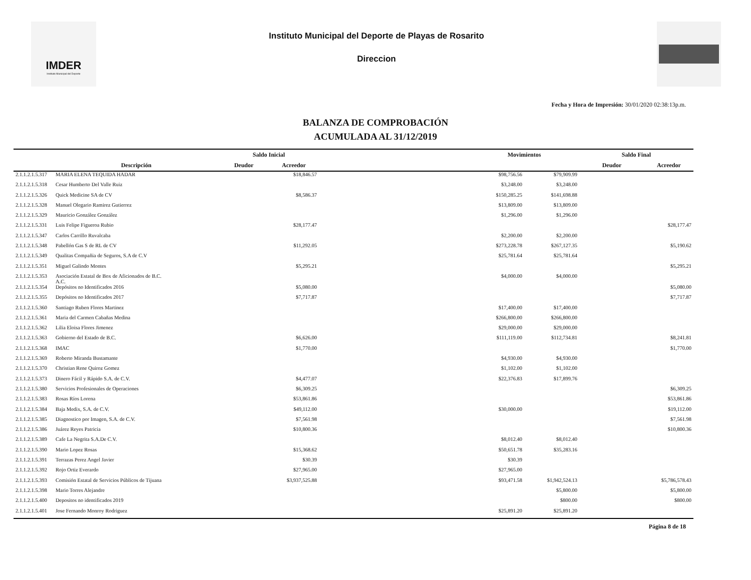IMDER
Instituto Municipal del Deporte
Instituto Municipal del Deporte de Playas de Rosarito
Direccion
Fecha y Hora de Impresión: 30/01/2020 02:38:13p.m.
BALANZA DE COMPROBACIÓN
ACUMULADA AL 31/12/2019
| | | Saldo Inicial | | | Movimientos | | Saldo Final | |
| --- | --- | --- | --- | --- | --- | --- | --- | --- |
| | Descripción | Deudor | Acreedor | | | | Deudor | Acreedor |
| 2.1.1.2.1.5.317 | MARIA ELENA TEQUIDA HADAR | | $18,846.57 | | $98,756.56 | $79,909.99 | | |
| 2.1.1.2.1.5.318 | Cesar Humberto Del Valle Ruiz | | | | $3,248.00 | $3,248.00 | | |
| 2.1.1.2.1.5.326 | Quick Medicine SA de CV | | $8,586.37 | | $150,285.25 | $141,698.88 | | |
| 2.1.1.2.1.5.328 | Manuel Olegario Ramirez Gutierrez | | | | $13,809.00 | $13,809.00 | | |
| 2.1.1.2.1.5.329 | Mauricio González González | | | | $1,296.00 | $1,296.00 | | |
| 2.1.1.2.1.5.331 | Luis Felipe Figueroa Rubio | | $28,177.47 | | | | | $28,177.47 |
| 2.1.1.2.1.5.347 | Carlos Carrillo Ruvalcaba | | | | $2,200.00 | $2,200.00 | | |
| 2.1.1.2.1.5.348 | Pabellón Gas S de RL de CV | | $11,292.05 | | $273,228.78 | $267,127.35 | | $5,190.62 |
| 2.1.1.2.1.5.349 | Qualitas Compañia de Seguros, S.A de C.V | | | | $25,781.64 | $25,781.64 | | |
| 2.1.1.2.1.5.351 | Miguel Galindo Montes | | $5,295.21 | | | | | $5,295.21 |
| 2.1.1.2.1.5.353 | Asociación Estatal de Box de Aficionados de B.C. A.C. | | | | $4,000.00 | $4,000.00 | | |
| 2.1.1.2.1.5.354 | Depósitos no Identificados 2016 | | $5,080.00 | | | | | $5,080.00 |
| 2.1.1.2.1.5.355 | Depósitos no Identificados 2017 | | $7,717.87 | | | | | $7,717.87 |
| 2.1.1.2.1.5.360 | Santiago Ruben Flores Martinez | | | | $17,400.00 | $17,400.00 | | |
| 2.1.1.2.1.5.361 | Maria del Carmen Cabañas Medina | | | | $266,800.00 | $266,800.00 | | |
| 2.1.1.2.1.5.362 | Lilia Eloisa Flores Jimenez | | | | $29,000.00 | $29,000.00 | | |
| 2.1.1.2.1.5.363 | Gobierno del Estado de B.C. | | $6,626.00 | | $111,119.00 | $112,734.81 | | $8,241.81 |
| 2.1.1.2.1.5.368 | IMAC | | $1,770.00 | | | | | $1,770.00 |
| 2.1.1.2.1.5.369 | Roberto Miranda Bustamante | | | | $4,930.00 | $4,930.00 | | |
| 2.1.1.2.1.5.370 | Christian Rene Quiroz Gomez | | | | $1,102.00 | $1,102.00 | | |
| 2.1.1.2.1.5.373 | Dinero Fácil y Rápido S.A. de C.V. | | $4,477.07 | | $22,376.83 | $17,899.76 | | |
| 2.1.1.2.1.5.380 | Servicios Profesionales de Operaciones | | $6,309.25 | | | | | $6,309.25 |
| 2.1.1.2.1.5.383 | Rosas Ríos Lorena | | $53,861.86 | | | | | $53,861.86 |
| 2.1.1.2.1.5.384 | Baja Medix, S.A. de C.V. | | $49,112.00 | | $30,000.00 | | | $19,112.00 |
| 2.1.1.2.1.5.385 | Diagnostico por Imagen, S.A. de C.V. | | $7,561.98 | | | | | $7,561.98 |
| 2.1.1.2.1.5.386 | Juárez Reyes Patricia | | $10,800.36 | | | | | $10,800.36 |
| 2.1.1.2.1.5.389 | Cafe La Negrita S.A.De C.V. | | | | $8,012.40 | $8,012.40 | | |
| 2.1.1.2.1.5.390 | Mario Lopez Rosas | | $15,368.62 | | $50,651.78 | $35,283.16 | | |
| 2.1.1.2.1.5.391 | Terrazas Perez Angel Javier | | $30.39 | | $30.39 | | | |
| 2.1.1.2.1.5.392 | Rojo Ortiz Everardo | | $27,965.00 | | $27,965.00 | | | |
| 2.1.1.2.1.5.393 | Comisión Estatal de Servicios Públicos de Tijuana | | $3,937,525.88 | | $93,471.58 | $1,942,524.13 | | $5,786,578.43 |
| 2.1.1.2.1.5.398 | Mario Torres Alejandre | | | | | $5,800.00 | | $5,800.00 |
| 2.1.1.2.1.5.400 | Depositos no identificados 2019 | | | | | $800.00 | | $800.00 |
| 2.1.1.2.1.5.401 | Jose Fernando Monroy Rodriguez | | | | $25,891.20 | $25,891.20 | | |
Página 8 de 18